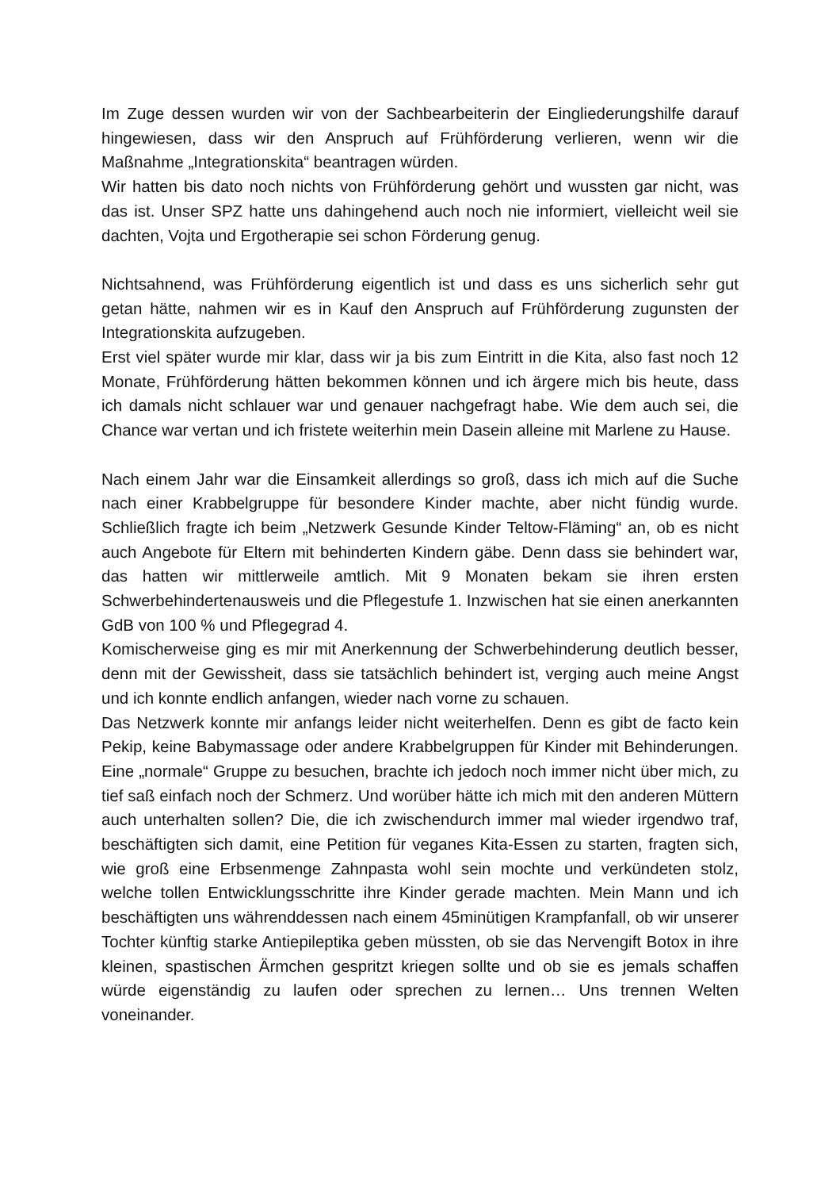Im Zuge dessen wurden wir von der Sachbearbeiterin der Eingliederungshilfe darauf hingewiesen, dass wir den Anspruch auf Frühförderung verlieren, wenn wir die Maßnahme „Integrationskita“ beantragen würden.
Wir hatten bis dato noch nichts von Frühförderung gehört und wussten gar nicht, was das ist. Unser SPZ hatte uns dahingehend auch noch nie informiert, vielleicht weil sie dachten, Vojta und Ergotherapie sei schon Förderung genug.
Nichtsahnend, was Frühförderung eigentlich ist und dass es uns sicherlich sehr gut getan hätte, nahmen wir es in Kauf den Anspruch auf Frühförderung zugunsten der Integrationskita aufzugeben.
Erst viel später wurde mir klar, dass wir ja bis zum Eintritt in die Kita, also fast noch 12 Monate, Frühförderung hätten bekommen können und ich ärgere mich bis heute, dass ich damals nicht schlauer war und genauer nachgefragt habe. Wie dem auch sei, die Chance war vertan und ich fristete weiterhin mein Dasein alleine mit Marlene zu Hause.
Nach einem Jahr war die Einsamkeit allerdings so groß, dass ich mich auf die Suche nach einer Krabbelgruppe für besondere Kinder machte, aber nicht fündig wurde. Schließlich fragte ich beim „Netzwerk Gesunde Kinder Teltow-Fläming“ an, ob es nicht auch Angebote für Eltern mit behinderten Kindern gäbe. Denn dass sie behindert war, das hatten wir mittlerweile amtlich. Mit 9 Monaten bekam sie ihren ersten Schwerbehindertenausweis und die Pflegestufe 1. Inzwischen hat sie einen anerkannten GdB von 100 % und Pflegegrad 4.
Komischerweise ging es mir mit Anerkennung der Schwerbehinderung deutlich besser, denn mit der Gewissheit, dass sie tatsächlich behindert ist, verging auch meine Angst und ich konnte endlich anfangen, wieder nach vorne zu schauen.
Das Netzwerk konnte mir anfangs leider nicht weiterhelfen. Denn es gibt de facto kein Pekip, keine Babymassage oder andere Krabbelgruppen für Kinder mit Behinderungen. Eine „normale“ Gruppe zu besuchen, brachte ich jedoch noch immer nicht über mich, zu tief saß einfach noch der Schmerz. Und worüber hätte ich mich mit den anderen Müttern auch unterhalten sollen? Die, die ich zwischendurch immer mal wieder irgendwo traf, beschäftigten sich damit, eine Petition für veganes Kita-Essen zu starten, fragten sich, wie groß eine Erbsenmenge Zahnpasta wohl sein mochte und verkündeten stolz, welche tollen Entwicklungsschritte ihre Kinder gerade machten. Mein Mann und ich beschäftigten uns währenddessen nach einem 45minütigen Krampfanfall, ob wir unserer Tochter künftig starke Antiepileptika geben müssten, ob sie das Nervengift Botox in ihre kleinen, spastischen Ärmchen gespritzt kriegen sollte und ob sie es jemals schaffen würde eigenständig zu laufen oder sprechen zu lernen… Uns trennen Welten voneinander.